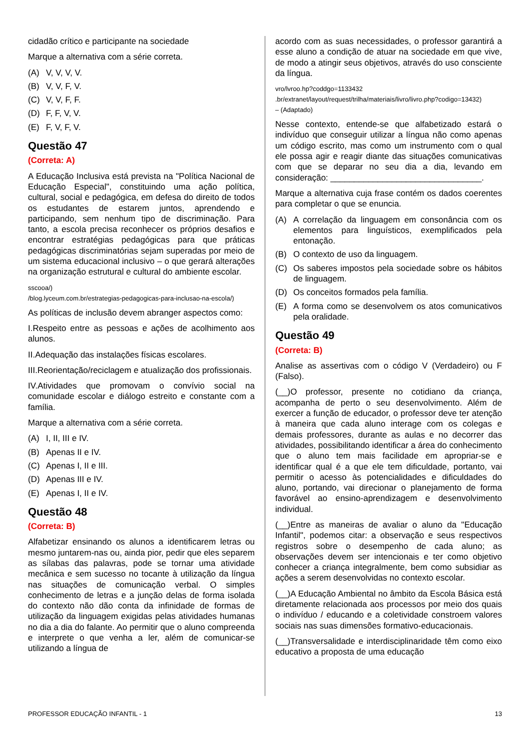cidadão crítico e participante na sociedade
Marque a alternativa com a série correta.
(A) V, V, V, V.
(B) V, V, F, V.
(C) V, V, F, F.
(D) F, F, V, V.
(E) F, V, F, V.
Questão 47
(Correta: A)
A Educação Inclusiva está prevista na "Política Nacional de Educação Especial", constituindo uma ação política, cultural, social e pedagógica, em defesa do direito de todos os estudantes de estarem juntos, aprendendo e participando, sem nenhum tipo de discriminação. Para tanto, a escola precisa reconhecer os próprios desafios e encontrar estratégias pedagógicas para que práticas pedagógicas discriminatórias sejam superadas por meio de um sistema educacional inclusivo – o que gerará alterações na organização estrutural e cultural do ambiente escolar.
sscooa/)
/blog.lyceum.com.br/estrategias-pedagogicas-para-inclusao-na-escola/)
As políticas de inclusão devem abranger aspectos como:
I.Respeito entre as pessoas e ações de acolhimento aos alunos.
II.Adequação das instalações físicas escolares.
III.Reorientação/reciclagem e atualização dos profissionais.
IV.Atividades que promovam o convívio social na comunidade escolar e diálogo estreito e constante com a família.
Marque a alternativa com a série correta.
(A) I, II, III e IV.
(B) Apenas II e IV.
(C) Apenas I, II e III.
(D) Apenas III e IV.
(E) Apenas I, II e IV.
Questão 48
(Correta: B)
Alfabetizar ensinando os alunos a identificarem letras ou mesmo juntarem-nas ou, ainda pior, pedir que eles separem as sílabas das palavras, pode se tornar uma atividade mecânica e sem sucesso no tocante à utilização da língua nas situações de comunicação verbal. O simples conhecimento de letras e a junção delas de forma isolada do contexto não dão conta da infinidade de formas de utilização da linguagem exigidas pelas atividades humanas no dia a dia do falante. Ao permitir que o aluno compreenda e interprete o que venha a ler, além de comunicar-se utilizando a língua de
acordo com as suas necessidades, o professor garantirá a esse aluno a condição de atuar na sociedade em que vive, de modo a atingir seus objetivos, através do uso consciente da língua.
vro/lvroo.hp?coddgo=1133432
.br/extranet/layout/request/trilha/materiais/livro/livro.php?codigo=13432)
– (Adaptado)
Nesse contexto, entende-se que alfabetizado estará o indivíduo que conseguir utilizar a língua não como apenas um código escrito, mas como um instrumento com o qual ele possa agir e reagir diante das situações comunicativas com que se deparar no seu dia a dia, levando em consideração: ________________________________.
Marque a alternativa cuja frase contém os dados coerentes para completar o que se enuncia.
(A) A correlação da linguagem em consonância com os elementos para linguísticos, exemplificados pela entonação.
(B) O contexto de uso da linguagem.
(C) Os saberes impostos pela sociedade sobre os hábitos de linguagem.
(D) Os conceitos formados pela família.
(E) A forma como se desenvolvem os atos comunicativos pela oralidade.
Questão 49
(Correta: B)
Analise as assertivas com o código V (Verdadeiro) ou F (Falso).
(__)O professor, presente no cotidiano da criança, acompanha de perto o seu desenvolvimento. Além de exercer a função de educador, o professor deve ter atenção à maneira que cada aluno interage com os colegas e demais professores, durante as aulas e no decorrer das atividades, possibilitando identificar a área do conhecimento que o aluno tem mais facilidade em apropriar-se e identificar qual é a que ele tem dificuldade, portanto, vai permitir o acesso às potencialidades e dificuldades do aluno, portando, vai direcionar o planejamento de forma favorável ao ensino-aprendizagem e desenvolvimento individual.
(__)Entre as maneiras de avaliar o aluno da "Educação Infantil", podemos citar: a observação e seus respectivos registros sobre o desempenho de cada aluno; as observações devem ser intencionais e ter como objetivo conhecer a criança integralmente, bem como subsidiar as ações a serem desenvolvidas no contexto escolar.
(__)A Educação Ambiental no âmbito da Escola Básica está diretamente relacionada aos processos por meio dos quais o indivíduo / educando e a coletividade constroem valores sociais nas suas dimensões formativo-educacionais.
(__)Transversalidade e interdisciplinaridade têm como eixo educativo a proposta de uma educação
PROFESSOR EDUCAÇÃO INFANTIL - 1 13